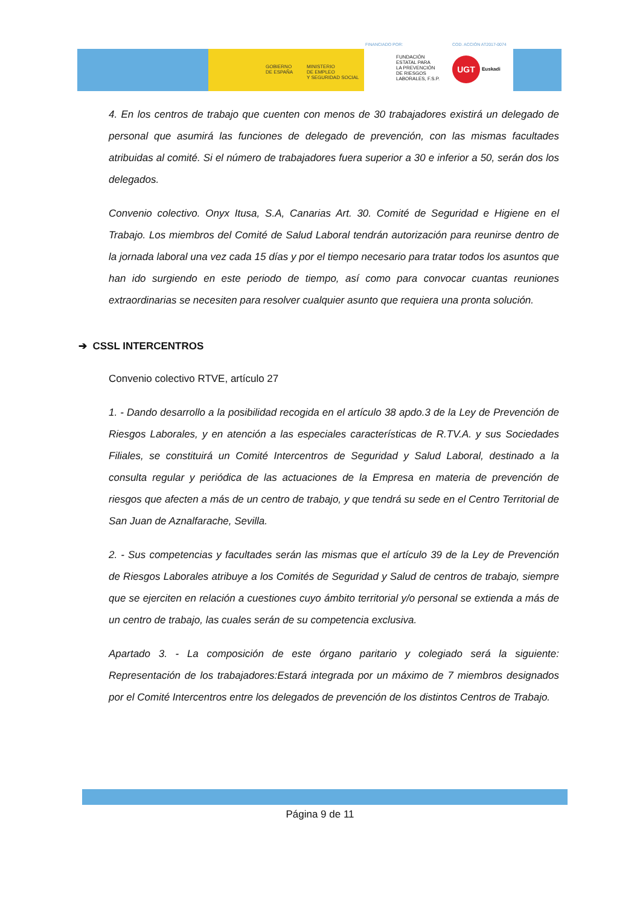GOBIERNO
DE ESPAÑA
MINISTERIO
DE EMPLEO
Y SEGURIDAD SOCIAL
FINANCIADO POR: COD. ACCIÓN AT2017-0074
FUNDACIÓN
ESTATAL PARA
LA PREVENCIÓN
DE RIESGOS
LABORALES, F.S.P.
UGT
Euskadi
4. En los centros de trabajo que cuenten con menos de 30 trabajadores existirá un delegado de personal que asumirá las funciones de delegado de prevención, con las mismas facultades atribuidas al comité. Si el número de trabajadores fuera superior a 30 e inferior a 50, serán dos los delegados.
Convenio colectivo. Onyx Itusa, S.A, Canarias Art. 30. Comité de Seguridad e Higiene en el Trabajo. Los miembros del Comité de Salud Laboral tendrán autorización para reunirse dentro de la jornada laboral una vez cada 15 días y por el tiempo necesario para tratar todos los asuntos que han ido surgiendo en este periodo de tiempo, así como para convocar cuantas reuniones extraordinarias se necesiten para resolver cualquier asunto que requiera una pronta solución.
➔ CSSL INTERCENTROS
Convenio colectivo RTVE, artículo 27
1. - Dando desarrollo a la posibilidad recogida en el artículo 38 apdo.3 de la Ley de Prevención de Riesgos Laborales, y en atención a las especiales características de R.TV.A. y sus Sociedades Filiales, se constituirá un Comité Intercentros de Seguridad y Salud Laboral, destinado a la consulta regular y periódica de las actuaciones de la Empresa en materia de prevención de riesgos que afecten a más de un centro de trabajo, y que tendrá su sede en el Centro Territorial de San Juan de Aznalfarache, Sevilla.
2. - Sus competencias y facultades serán las mismas que el artículo 39 de la Ley de Prevención de Riesgos Laborales atribuye a los Comités de Seguridad y Salud de centros de trabajo, siempre que se ejerciten en relación a cuestiones cuyo ámbito territorial y/o personal se extienda a más de un centro de trabajo, las cuales serán de su competencia exclusiva.
Apartado 3. - La composición de este órgano paritario y colegiado será la siguiente: Representación de los trabajadores:Estará integrada por un máximo de 7 miembros designados por el Comité Intercentros entre los delegados de prevención de los distintos Centros de Trabajo.
Página 9 de 11